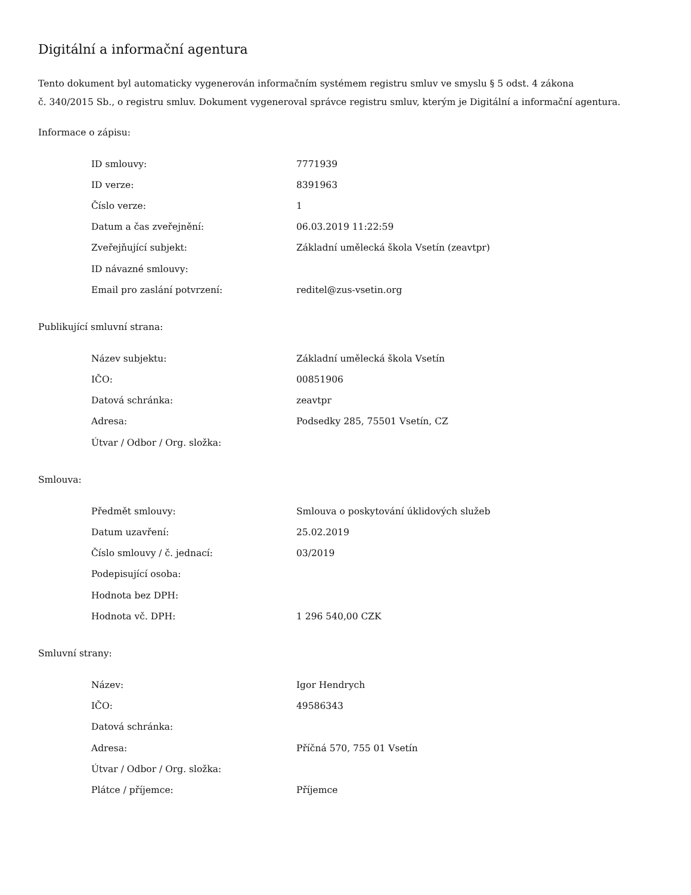Digitální a informační agentura
Tento dokument byl automaticky vygenerován informačním systémem registru smluv ve smyslu § 5 odst. 4 zákona
č. 340/2015 Sb., o registru smluv. Dokument vygeneroval správce registru smluv, kterým je Digitální a informační agentura.
Informace o zápisu:
| ID smlouvy: | 7771939 |
| ID verze: | 8391963 |
| Číslo verze: | 1 |
| Datum a čas zveřejnění: | 06.03.2019 11:22:59 |
| Zveřejňující subjekt: | Základní umělecká škola Vsetín (zeavtpr) |
| ID návazné smlouvy: | |
| Email pro zaslání potvrzení: | reditel@zus-vsetin.org |
Publikující smluvní strana:
| Název subjektu: | Základní umělecká škola Vsetín |
| IČO: | 00851906 |
| Datová schránka: | zeavtpr |
| Adresa: | Podsedky 285, 75501 Vsetín, CZ |
| Útvar / Odbor / Org. složka: | |
Smlouva:
| Předmět smlouvy: | Smlouva o poskytování úklidových služeb |
| Datum uzavření: | 25.02.2019 |
| Číslo smlouvy / č. jednací: | 03/2019 |
| Podepisující osoba: | |
| Hodnota bez DPH: | |
| Hodnota vč. DPH: | 1 296 540,00 CZK |
Smluvní strany:
| Název: | Igor Hendrych |
| IČO: | 49586343 |
| Datová schránka: | |
| Adresa: | Příčná 570, 755 01 Vsetín |
| Útvar / Odbor / Org. složka: | |
| Plátce / příjemce: | Příjemce |